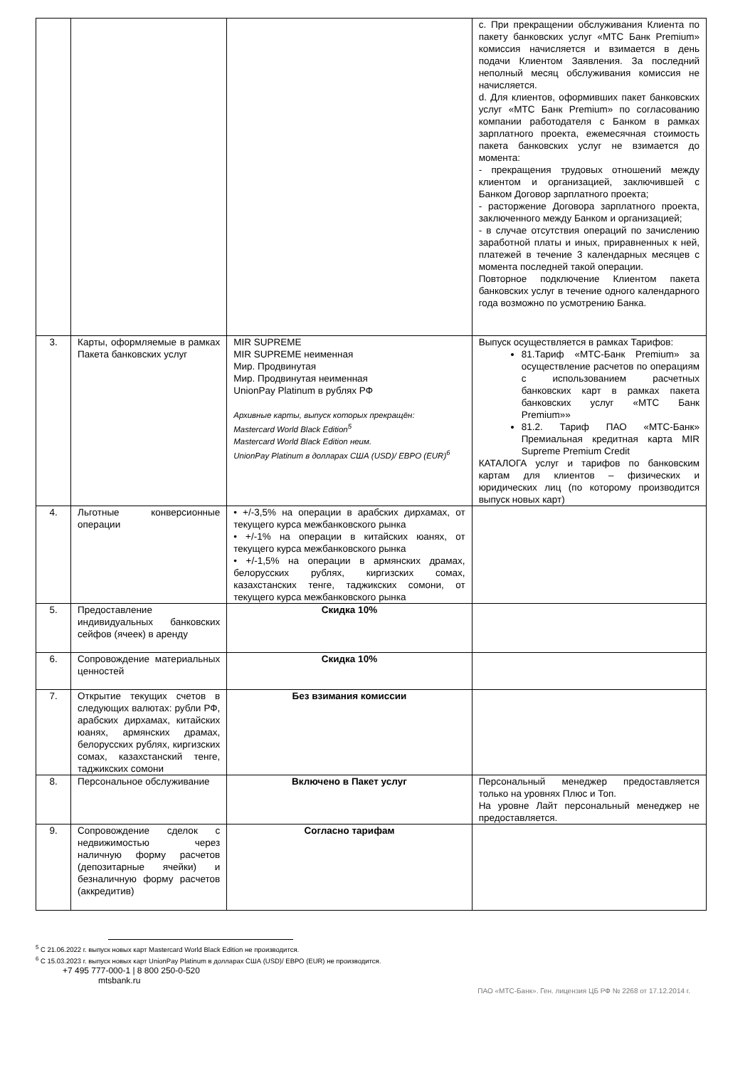| | | | c. При прекращении обслуживания Клиента по пакету банковских услуг «МТС Банк Premium» комиссия начисляется и взимается в день подачи Клиентом Заявления. За последний неполный месяц обслуживания комиссия не начисляется. d. Для клиентов, оформивших пакет банковских услуг «МТС Банк Premium» по согласованию компании работодателя с Банком в рамках зарплатного проекта, ежемесячная стоимость пакета банковских услуг не взимается до момента: - прекращения трудовых отношений между клиентом и организацией, заключившей с Банком Договор зарплатного проекта; - расторжение Договора зарплатного проекта, заключенного между Банком и организацией; - в случае отсутствия операций по зачислению заработной платы и иных, приравненных к ней, платежей в течение 3 календарных месяцев с момента последней такой операции. Повторное подключение Клиентом пакета банковских услуг в течение одного календарного года возможно по усмотрению Банка. |
| 3. | Карты, оформляемые в рамках Пакета банковских услуг | MIR SUPREME MIR SUPREME неименная Мир. Продвинутая Мир. Продвинутая неименная UnionPay Platinum в рублях РФ Архивные карты, выпуск которых прекращён: Mastercard World Black Edition<sup>5</sup> Mastercard World Black Edition неим. UnionPay Platinum в долларах США (USD)/ ЕВРО (EUR)<sup>6</sup> | Выпуск осуществляется в рамках Тарифов: 81.Тариф «МТС-Банк Premium» за осуществление расчетов по операциям с использованием расчетных банковских карт в рамках пакета банковских услуг «МТС Банк Premium»» 81.2. Тариф ПАО «МТС-Банк» Премиальная кредитная карта MIR Supreme Premium Credit КАТАЛОГА услуг и тарифов по банковским картам для клиентов – физических и юридических лиц (по которому производится выпуск новых карт) |
| 4. | Льготные конверсионные операции | • +/-3,5% на операции в арабских дирхамах, от текущего курса межбанковского рынка • +/-1% на операции в китайских юанях, от текущего курса межбанковского рынка • +/-1,5% на операции в армянских драмах, белорусских рублях, киргизских сомах, казахстанских тенге, таджикских сомони, от текущего курса межбанковского рынка | |
| 5. | Предоставление индивидуальных банковских сейфов (ячеек) в аренду | Скидка 10% | |
| 6. | Сопровождение материальных ценностей | Скидка 10% | |
| 7. | Открытие текущих счетов в следующих валютах: рубли РФ, арабских дирхамах, китайских юанях, армянских драмах, белорусских рублях, киргизских сомах, казахстанский тенге, таджикских сомони | Без взимания комиссии | |
| 8. | Персональное обслуживание | Включено в Пакет услуг | Персональный менеджер предоставляется только на уровнях Плюс и Топ. На уровне Лайт персональный менеджер не предоставляется. |
| 9. | Сопровождение сделок с недвижимостью через наличную форму расчетов (депозитарные ячейки) и безналичную форму расчетов (аккредитив) | Согласно тарифам | |
<sup>5</sup> С 21.06.2022 г. выпуск новых карт Mastercard World Black Edition не производится.
<sup>6</sup> С 15.03.2023 г. выпуск новых карт UnionPay Platinum в долларах США (USD)/ ЕВРО (EUR) не производится.
+7 495 777-000-1 | 8 800 250-0-520
mtsbank.ru
ПАО «МТС-Банк». Ген. лицензия ЦБ РФ № 2268 от 17.12.2014 г.